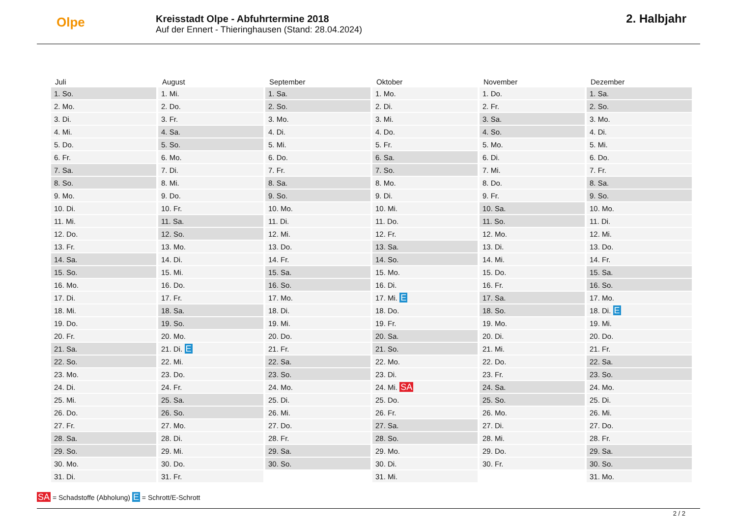Olpe
Kreisstadt Olpe - Abfuhrtermine 2018
Auf der Ennert - Thieringhausen (Stand: 28.04.2024)
2. Halbjahr
| Juli | August | September | Oktober | November | Dezember |
| --- | --- | --- | --- | --- | --- |
| 1. So. | 1. Mi. | 1. Sa. | 1. Mo. | 1. Do. | 1. Sa. |
| 2. Mo. | 2. Do. | 2. So. | 2. Di. | 2. Fr. | 2. So. |
| 3. Di. | 3. Fr. | 3. Mo. | 3. Mi. | 3. Sa. | 3. Mo. |
| 4. Mi. | 4. Sa. | 4. Di. | 4. Do. | 4. So. | 4. Di. |
| 5. Do. | 5. So. | 5. Mi. | 5. Fr. | 5. Mo. | 5. Mi. |
| 6. Fr. | 6. Mo. | 6. Do. | 6. Sa. | 6. Di. | 6. Do. |
| 7. Sa. | 7. Di. | 7. Fr. | 7. So. | 7. Mi. | 7. Fr. |
| 8. So. | 8. Mi. | 8. Sa. | 8. Mo. | 8. Do. | 8. Sa. |
| 9. Mo. | 9. Do. | 9. So. | 9. Di. | 9. Fr. | 9. So. |
| 10. Di. | 10. Fr. | 10. Mo. | 10. Mi. | 10. Sa. | 10. Mo. |
| 11. Mi. | 11. Sa. | 11. Di. | 11. Do. | 11. So. | 11. Di. |
| 12. Do. | 12. So. | 12. Mi. | 12. Fr. | 12. Mo. | 12. Mi. |
| 13. Fr. | 13. Mo. | 13. Do. | 13. Sa. | 13. Di. | 13. Do. |
| 14. Sa. | 14. Di. | 14. Fr. | 14. So. | 14. Mi. | 14. Fr. |
| 15. So. | 15. Mi. | 15. Sa. | 15. Mo. | 15. Do. | 15. Sa. |
| 16. Mo. | 16. Do. | 16. So. | 16. Di. | 16. Fr. | 16. So. |
| 17. Di. | 17. Fr. | 17. Mo. | 17. Mi. E | 17. Sa. | 17. Mo. |
| 18. Mi. | 18. Sa. | 18. Di. | 18. Do. | 18. So. | 18. Di. E |
| 19. Do. | 19. So. | 19. Mi. | 19. Fr. | 19. Mo. | 19. Mi. |
| 20. Fr. | 20. Mo. | 20. Do. | 20. Sa. | 20. Di. | 20. Do. |
| 21. Sa. | 21. Di. E | 21. Fr. | 21. So. | 21. Mi. | 21. Fr. |
| 22. So. | 22. Mi. | 22. Sa. | 22. Mo. | 22. Do. | 22. Sa. |
| 23. Mo. | 23. Do. | 23. So. | 23. Di. | 23. Fr. | 23. So. |
| 24. Di. | 24. Fr. | 24. Mo. | 24. Mi. SA | 24. Sa. | 24. Mo. |
| 25. Mi. | 25. Sa. | 25. Di. | 25. Do. | 25. So. | 25. Di. |
| 26. Do. | 26. So. | 26. Mi. | 26. Fr. | 26. Mo. | 26. Mi. |
| 27. Fr. | 27. Mo. | 27. Do. | 27. Sa. | 27. Di. | 27. Do. |
| 28. Sa. | 28. Di. | 28. Fr. | 28. So. | 28. Mi. | 28. Fr. |
| 29. So. | 29. Mi. | 29. Sa. | 29. Mo. | 29. Do. | 29. Sa. |
| 30. Mo. | 30. Do. | 30. So. | 30. Di. | 30. Fr. | 30. So. |
| 31. Di. | 31. Fr. | | 31. Mi. | | 31. Mo. |
SA = Schadstoffe (Abholung) E = Schrott/E-Schrott
2 / 2